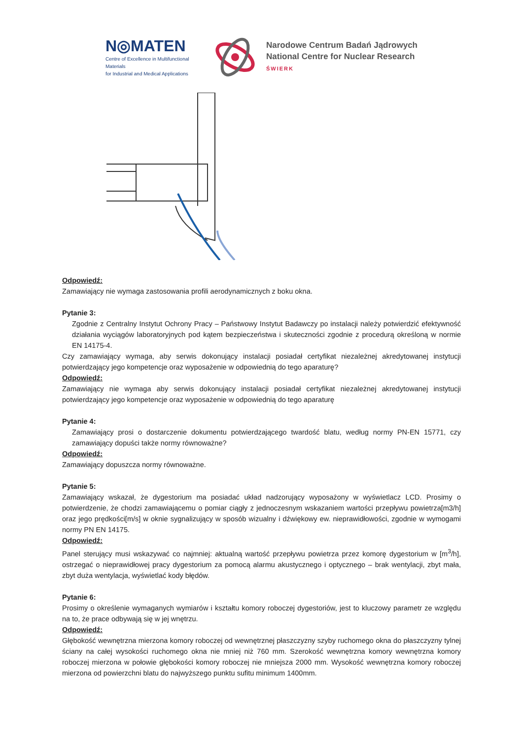N◎MATEN
Centre of Excellence in Multifunctional Materials
for Industrial and Medical Applications
Narodowe Centrum Badań Jądrowych
National Centre for Nuclear Research
ŚWIERK
Odpowiedź:
Zamawiający nie wymaga zastosowania profili aerodynamicznych z boku okna.
Pytanie 3:
Zgodnie z Centralny Instytut Ochrony Pracy – Państwowy Instytut Badawczy po instalacji należy potwierdzić efektywność działania wyciągów laboratoryjnych pod kątem bezpieczeństwa i skuteczności zgodnie z procedurą określoną w normie EN 14175-4.
Czy zamawiający wymaga, aby serwis dokonujący instalacji posiadał certyfikat niezależnej akredytowanej instytucji potwierdzający jego kompetencje oraz wyposażenie w odpowiednią do tego aparaturę?
Odpowiedź:
Zamawiający nie wymaga aby serwis dokonujący instalacji posiadał certyfikat niezależnej akredytowanej instytucji potwierdzający jego kompetencje oraz wyposażenie w odpowiednią do tego aparaturę
Pytanie 4:
Zamawiający prosi o dostarczenie dokumentu potwierdzającego twardość blatu, według normy PN-EN 15771, czy zamawiający dopuści także normy równoważne?
Odpowiedź:
Zamawiający dopuszcza normy równoważne.
Pytanie 5:
Zamawiający wskazał, że dygestorium ma posiadać układ nadzorujący wyposażony w wyświetlacz LCD. Prosimy o potwierdzenie, że chodzi zamawiającemu o pomiar ciągły z jednoczesnym wskazaniem wartości przepływu powietrza[m3/h] oraz jego prędkości[m/s] w oknie sygnalizujący w sposób wizualny i dźwiękowy ew. nieprawidłowości, zgodnie w wymogami normy PN EN 14175.
Odpowiedź:
Panel sterujący musi wskazywać co najmniej: aktualną wartość przepływu powietrza przez komorę dygestorium w [m<sup>3</sup>/h], ostrzegać o nieprawidłowej pracy dygestorium za pomocą alarmu akustycznego i optycznego – brak wentylacji, zbyt mała, zbyt duża wentylacja, wyświetlać kody błędów.
Pytanie 6:
Prosimy o określenie wymaganych wymiarów i kształtu komory roboczej dygestoriów, jest to kluczowy parametr ze względu na to, że prace odbywają się w jej wnętrzu.
Odpowiedź:
Głębokość wewnętrzna mierzona komory roboczej od wewnętrznej płaszczyzny szyby ruchomego okna do płaszczyzny tylnej ściany na całej wysokości ruchomego okna nie mniej niż 760 mm. Szerokość wewnętrzna komory wewnętrzna komory roboczej mierzona w połowie głębokości komory roboczej nie mniejsza 2000 mm. Wysokość wewnętrzna komory roboczej mierzona od powierzchni blatu do najwyższego punktu sufitu minimum 1400mm.